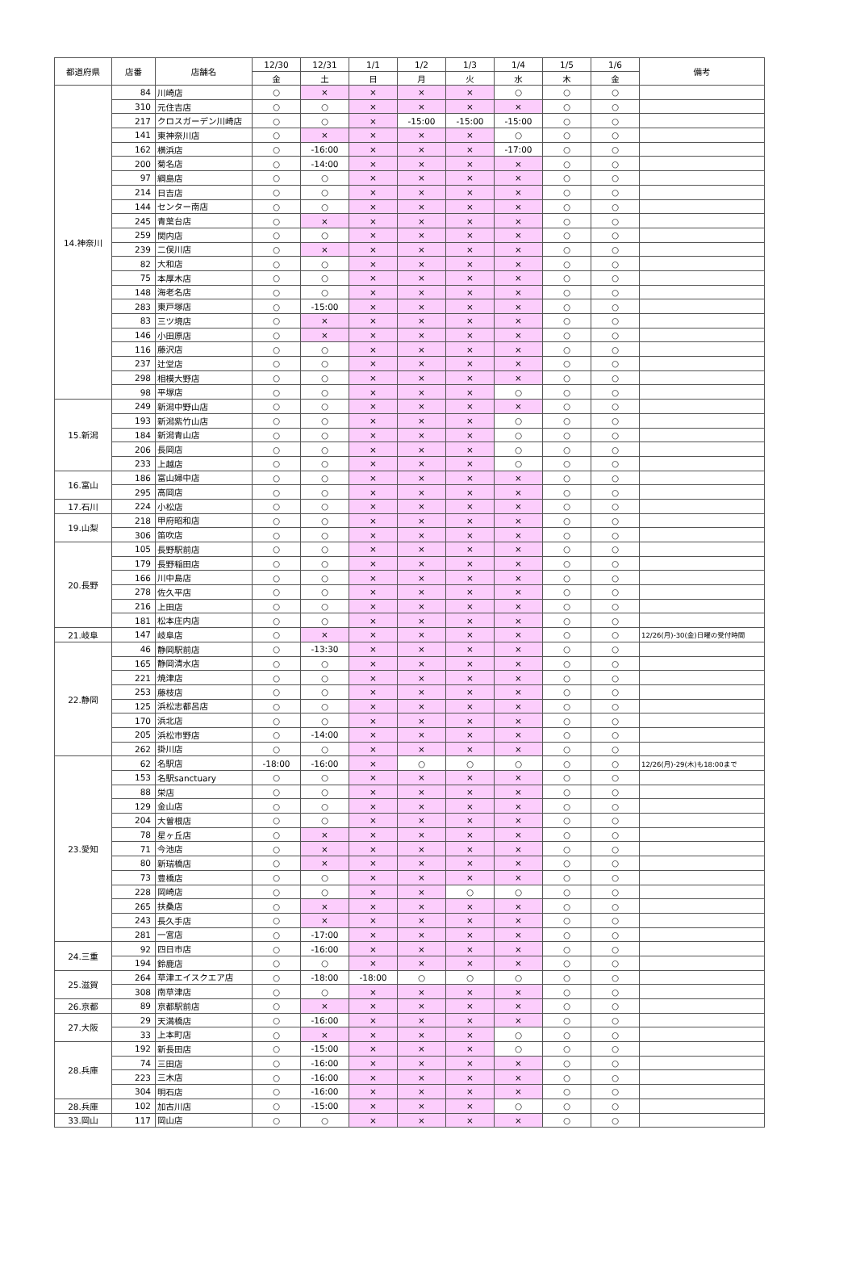| 都道府県 | 店番 | 店舗名 | 12/30 | 12/31 | 1/1 | 1/2 | 1/3 | 1/4 | 1/5 | 1/6 | 備考 |
| --- | --- | --- | --- | --- | --- | --- | --- | --- | --- | --- | --- |
| | | | 金 | 土 | 日 | 月 | 火 | 水 | 木 | 金 | |
| 14.神奈川 | 84 | 川崎店 | ○ | × | × | × | × | ○ | ○ | ○ | |
| | 310 | 元住吉店 | ○ | ○ | × | × | × | × | ○ | ○ | |
| | 217 | クロスガーデン川崎店 | ○ | ○ | × | -15:00 | -15:00 | -15:00 | ○ | ○ | |
| | 141 | 東神奈川店 | ○ | × | × | × | × | ○ | ○ | ○ | |
| | 162 | 横浜店 | ○ | -16:00 | × | × | × | -17:00 | ○ | ○ | |
| | 200 | 菊名店 | ○ | -14:00 | × | × | × | × | ○ | ○ | |
| | 97 | 綱島店 | ○ | ○ | × | × | × | × | ○ | ○ | |
| | 214 | 日吉店 | ○ | ○ | × | × | × | × | ○ | ○ | |
| | 144 | センター南店 | ○ | ○ | × | × | × | × | ○ | ○ | |
| | 245 | 青葉台店 | ○ | × | × | × | × | × | ○ | ○ | |
| | 259 | 関内店 | ○ | ○ | × | × | × | × | ○ | ○ | |
| | 239 | 二俣川店 | ○ | × | × | × | × | × | ○ | ○ | |
| | 82 | 大和店 | ○ | ○ | × | × | × | × | ○ | ○ | |
| | 75 | 本厚木店 | ○ | ○ | × | × | × | × | ○ | ○ | |
| | 148 | 海老名店 | ○ | ○ | × | × | × | × | ○ | ○ | |
| | 283 | 東戸塚店 | ○ | -15:00 | × | × | × | × | ○ | ○ | |
| | 83 | 三ツ境店 | ○ | × | × | × | × | × | ○ | ○ | |
| | 146 | 小田原店 | ○ | × | × | × | × | × | ○ | ○ | |
| | 116 | 藤沢店 | ○ | ○ | × | × | × | × | ○ | ○ | |
| | 237 | 辻堂店 | ○ | ○ | × | × | × | × | ○ | ○ | |
| | 298 | 相模大野店 | ○ | ○ | × | × | × | × | ○ | ○ | |
| | 98 | 平塚店 | ○ | ○ | × | × | × | ○ | ○ | ○ | |
| 15.新潟 | 249 | 新潟中野山店 | ○ | ○ | × | × | × | × | ○ | ○ | |
| | 193 | 新潟紫竹山店 | ○ | ○ | × | × | × | ○ | ○ | ○ | |
| | 184 | 新潟青山店 | ○ | ○ | × | × | × | ○ | ○ | ○ | |
| | 206 | 長岡店 | ○ | ○ | × | × | × | ○ | ○ | ○ | |
| | 233 | 上越店 | ○ | ○ | × | × | × | ○ | ○ | ○ | |
| 16.富山 | 186 | 富山婦中店 | ○ | ○ | × | × | × | × | ○ | ○ | |
| | 295 | 高岡店 | ○ | ○ | × | × | × | × | ○ | ○ | |
| 17.石川 | 224 | 小松店 | ○ | ○ | × | × | × | × | ○ | ○ | |
| 19.山梨 | 218 | 甲府昭和店 | ○ | ○ | × | × | × | × | ○ | ○ | |
| | 306 | 笛吹店 | ○ | ○ | × | × | × | × | ○ | ○ | |
| 20.長野 | 105 | 長野駅前店 | ○ | ○ | × | × | × | × | ○ | ○ | |
| | 179 | 長野稲田店 | ○ | ○ | × | × | × | × | ○ | ○ | |
| | 166 | 川中島店 | ○ | ○ | × | × | × | × | ○ | ○ | |
| | 278 | 佐久平店 | ○ | ○ | × | × | × | × | ○ | ○ | |
| | 216 | 上田店 | ○ | ○ | × | × | × | × | ○ | ○ | |
| | 181 | 松本庄内店 | ○ | ○ | × | × | × | × | ○ | ○ | |
| 21.岐阜 | 147 | 岐阜店 | ○ | × | × | × | × | × | ○ | ○ | 12/26(月)-30(金)日曜の受付時間 |
| 22.静岡 | 46 | 静岡駅前店 | ○ | -13:30 | × | × | × | × | ○ | ○ | |
| | 165 | 静岡清水店 | ○ | ○ | × | × | × | × | ○ | ○ | |
| | 221 | 焼津店 | ○ | ○ | × | × | × | × | ○ | ○ | |
| | 253 | 藤枝店 | ○ | ○ | × | × | × | × | ○ | ○ | |
| | 125 | 浜松志都呂店 | ○ | ○ | × | × | × | × | ○ | ○ | |
| | 170 | 浜北店 | ○ | ○ | × | × | × | × | ○ | ○ | |
| | 205 | 浜松市野店 | ○ | -14:00 | × | × | × | × | ○ | ○ | |
| | 262 | 掛川店 | ○ | ○ | × | × | × | × | ○ | ○ | |
| 23.愛知 | 62 | 名駅店 | -18:00 | -16:00 | × | ○ | ○ | ○ | ○ | ○ | 12/26(月)-29(木)も18:00まで |
| | 153 | 名駅sanctuary | ○ | ○ | × | × | × | × | ○ | ○ | |
| | 88 | 栄店 | ○ | ○ | × | × | × | × | ○ | ○ | |
| | 129 | 金山店 | ○ | ○ | × | × | × | × | ○ | ○ | |
| | 204 | 大曽根店 | ○ | ○ | × | × | × | × | ○ | ○ | |
| | 78 | 星ヶ丘店 | ○ | × | × | × | × | × | ○ | ○ | |
| | 71 | 今池店 | ○ | × | × | × | × | × | ○ | ○ | |
| | 80 | 新瑞橋店 | ○ | × | × | × | × | × | ○ | ○ | |
| | 73 | 豊橋店 | ○ | ○ | × | × | × | × | ○ | ○ | |
| | 228 | 岡崎店 | ○ | ○ | × | × | ○ | ○ | ○ | ○ | |
| | 265 | 扶桑店 | ○ | × | × | × | × | × | ○ | ○ | |
| | 243 | 長久手店 | ○ | × | × | × | × | × | ○ | ○ | |
| | 281 | 一宮店 | ○ | -17:00 | × | × | × | × | ○ | ○ | |
| 24.三重 | 92 | 四日市店 | ○ | -16:00 | × | × | × | × | ○ | ○ | |
| | 194 | 鈴鹿店 | ○ | ○ | × | × | × | × | ○ | ○ | |
| 25.滋賀 | 264 | 草津エイスクエア店 | ○ | -18:00 | -18:00 | ○ | ○ | ○ | ○ | ○ | |
| | 308 | 南草津店 | ○ | ○ | × | × | × | × | ○ | ○ | |
| 26.京都 | 89 | 京都駅前店 | ○ | × | × | × | × | × | ○ | ○ | |
| 27.大阪 | 29 | 天満橋店 | ○ | -16:00 | × | × | × | × | ○ | ○ | |
| | 33 | 上本町店 | ○ | × | × | × | × | ○ | ○ | ○ | |
| 28.兵庫 | 192 | 新長田店 | ○ | -15:00 | × | × | × | ○ | ○ | ○ | |
| | 74 | 三田店 | ○ | -16:00 | × | × | × | × | ○ | ○ | |
| | 223 | 三木店 | ○ | -16:00 | × | × | × | × | ○ | ○ | |
| | 304 | 明石店 | ○ | -16:00 | × | × | × | × | ○ | ○ | |
| 28.兵庫 | 102 | 加古川店 | ○ | -15:00 | × | × | × | ○ | ○ | ○ | |
| 33.岡山 | 117 | 岡山店 | ○ | ○ | × | × | × | × | ○ | ○ | |